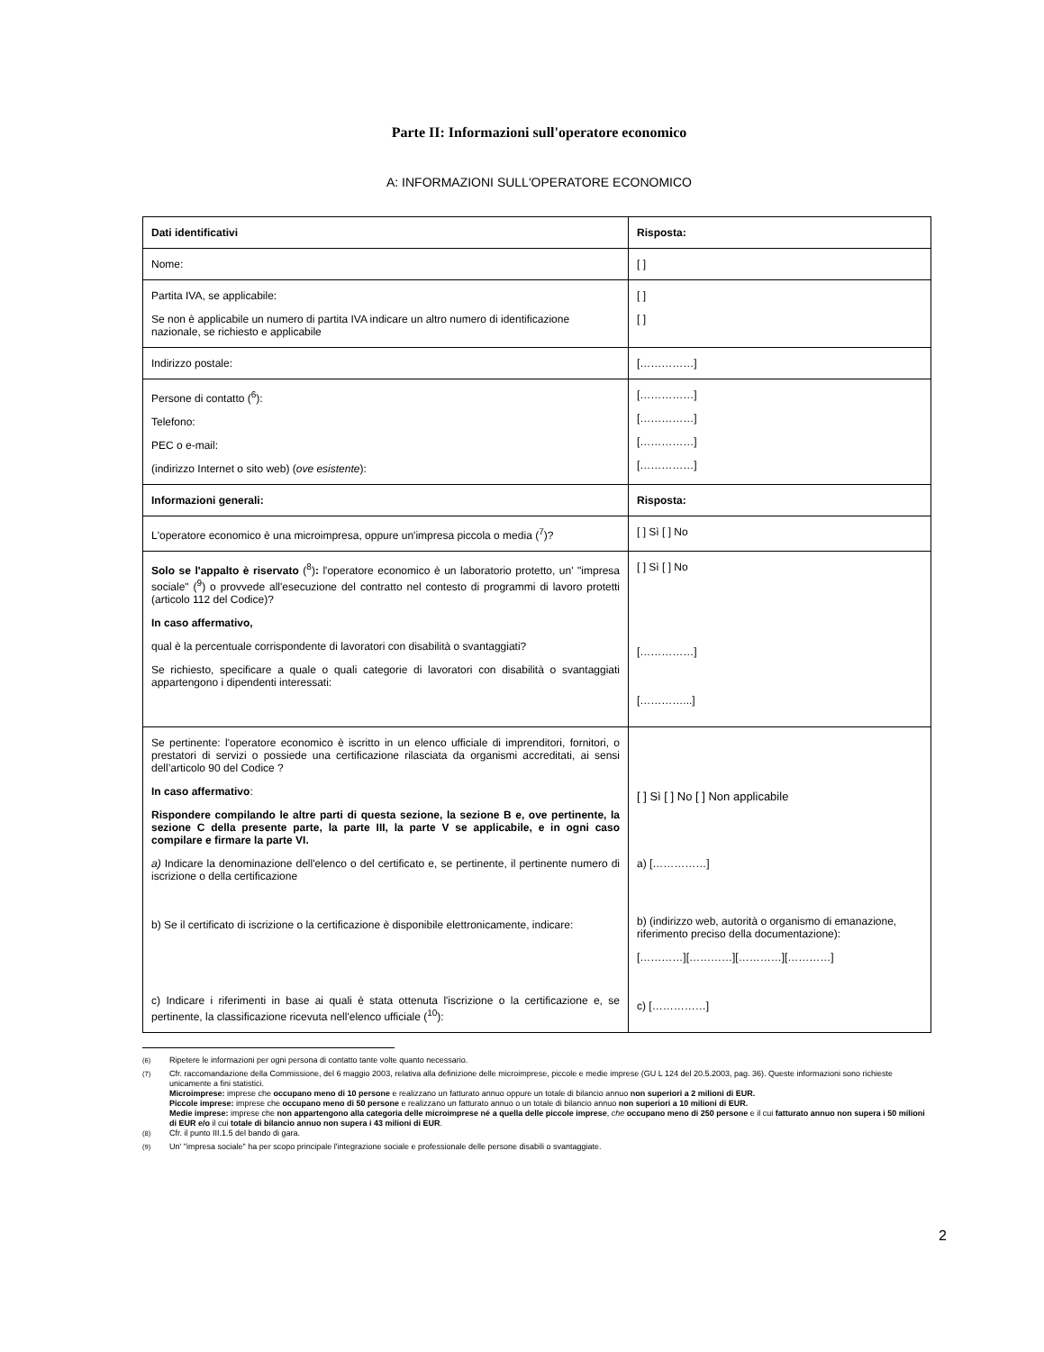Parte II: Informazioni sull'operatore economico
A: INFORMAZIONI SULL'OPERATORE ECONOMICO
| Dati identificativi | Risposta: |
| Nome: | [ ] |
| Partita IVA, se applicabile: Se non è applicabile un numero di partita IVA indicare un altro numero di identificazione nazionale, se richiesto e applicabile | [ ] [ ] |
| Indirizzo postale: | [……………] |
| Persone di contatto (<sup>6</sup>): Telefono: PEC o e-mail: (indirizzo Internet o sito web) ( ove esistente ): | [……………] [……………] [……………] [……………] |
| Informazioni generali: | Risposta: |
| L'operatore economico è una microimpresa, oppure un'impresa piccola o media (<sup>7</sup>)? | [ ] Sì [ ] No |
| Solo se l'appalto è riservato (<sup>8</sup>) : l'operatore economico è un laboratorio protetto, un' "impresa sociale" (<sup>9</sup>) o provvede all'esecuzione del contratto nel contesto di programmi di lavoro protetti (articolo 112 del Codice)? In caso affermativo, qual è la percentuale corrispondente di lavoratori con disabilità o svantaggiati? Se richiesto, specificare a quale o quali categorie di lavoratori con disabilità o svantaggiati appartengono i dipendenti interessati: | [ ] Sì [ ] No [……………] […………...] |
| Se pertinente: l'operatore economico è iscritto in un elenco ufficiale di imprenditori, fornitori, o prestatori di servizi o possiede una certificazione rilasciata da organismi accreditati, ai sensi dell’articolo 90 del Codice ? In caso affermativo : Rispondere compilando le altre parti di questa sezione, la sezione B e, ove pertinente, la sezione C della presente parte, la parte III, la parte V se applicabile, e in ogni caso compilare e firmare la parte VI. a) Indicare la denominazione dell'elenco o del certificato e, se pertinente, il pertinente numero di iscrizione o della certificazione b) Se il certificato di iscrizione o la certificazione è disponibile elettronicamente, indicare: c) Indicare i riferimenti in base ai quali è stata ottenuta l'iscrizione o la certificazione e, se pertinente, la classificazione ricevuta nell'elenco ufficiale (<sup>10</sup>): | [ ] Sì [ ] No [ ] Non applicabile a) [……………] b) (indirizzo web, autorità o organismo di emanazione, riferimento preciso della documentazione): […………][…………][…………][…………] c) [……………] |
<sup>(6)</sup> Ripetere le informazioni per ogni persona di contatto tante volte quanto necessario.
<sup>(7)</sup> Cfr. raccomandazione della Commissione, del 6 maggio 2003, relativa alla definizione delle microimprese, piccole e medie imprese (GU L 124 del 20.5.2003, pag. 36). Queste informazioni sono richieste unicamente a fini statistici.
Microimprese: imprese che occupano meno di 10 persone e realizzano un fatturato annuo oppure un totale di bilancio annuo non superiori a 2 milioni di EUR.
Piccole imprese: imprese che occupano meno di 50 persone e realizzano un fatturato annuo o un totale di bilancio annuo non superiori a 10 milioni di EUR.
Medie imprese: imprese che non appartengono alla categoria delle microimprese né a quella delle piccole imprese, che occupano meno di 250 persone e il cui fatturato annuo non supera i 50 milioni di EUR e/o il cui totale di bilancio annuo non supera i 43 milioni di EUR.
<sup>(8)</sup> Cfr. il punto III.1.5 del bando di gara.
<sup>(9)</sup> Un' "impresa sociale" ha per scopo principale l'integrazione sociale e professionale delle persone disabili o svantaggiate.
2